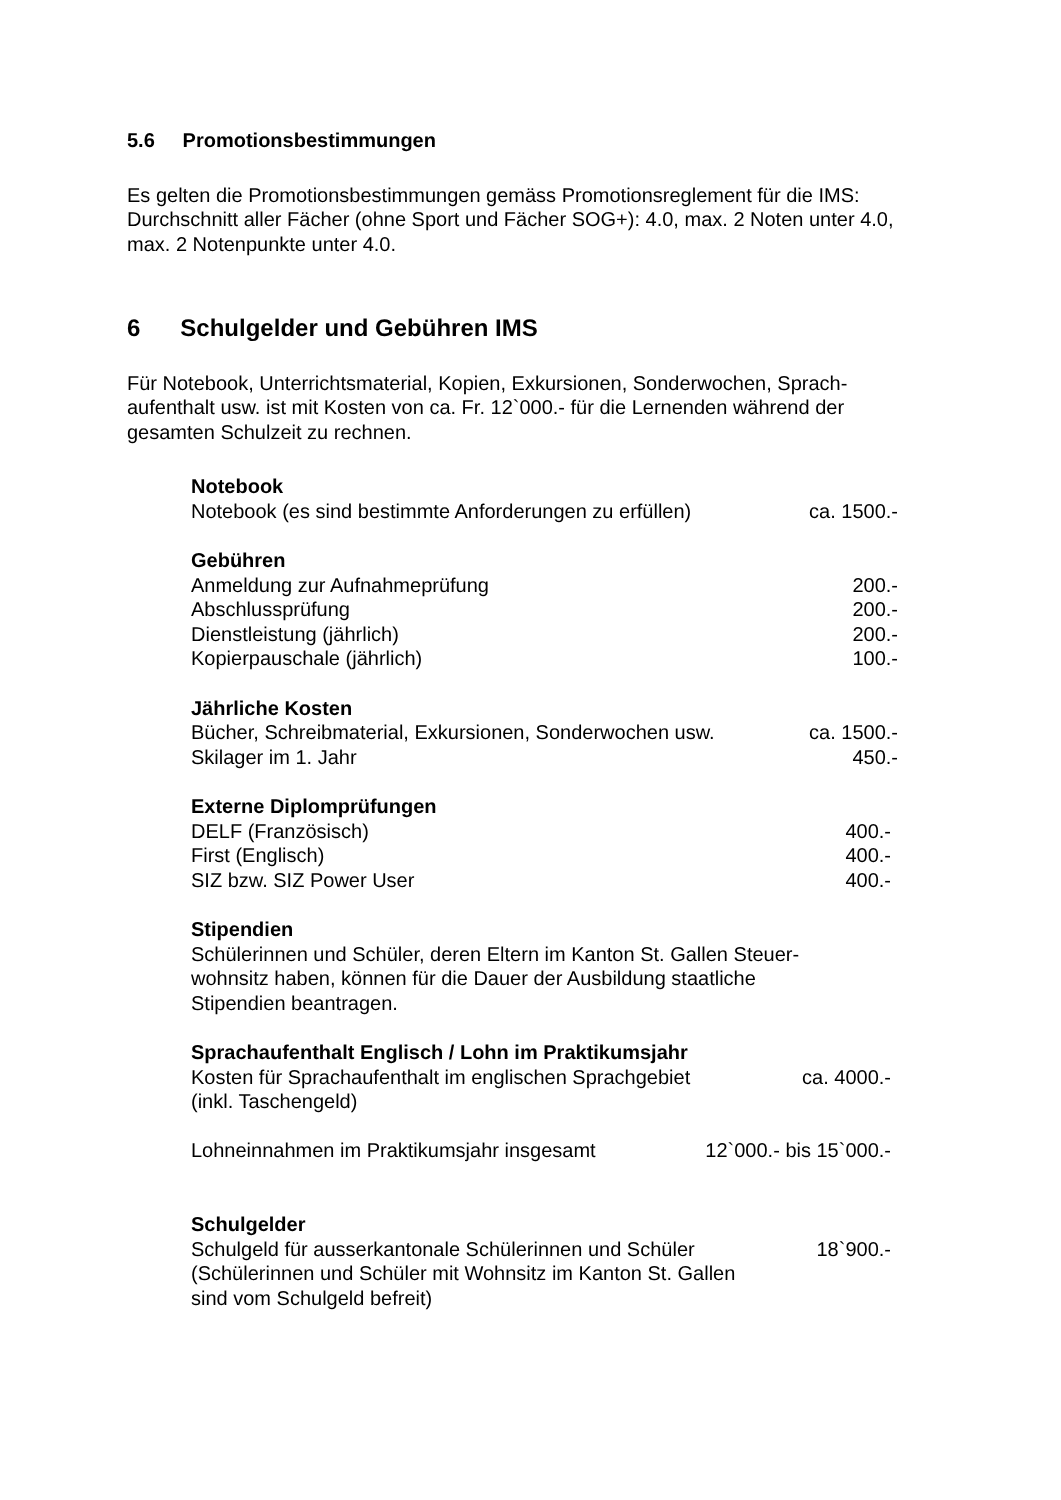5.6 Promotionsbestimmungen
Es gelten die Promotionsbestimmungen gemäss Promotionsreglement für die IMS: Durchschnitt aller Fächer (ohne Sport und Fächer SOG+): 4.0, max. 2 Noten unter 4.0, max. 2 Notenpunkte unter 4.0.
6 Schulgelder und Gebühren IMS
Für Notebook, Unterrichtsmaterial, Kopien, Exkursionen, Sonderwochen, Sprach-aufenthalt usw. ist mit Kosten von ca. Fr. 12`000.- für die Lernenden während der gesamten Schulzeit zu rechnen.
Notebook
Notebook (es sind bestimmte Anforderungen zu erfüllen) ca. 1500.-
Gebühren
Anmeldung zur Aufnahmeprüfung 200.-
Abschlussprüfung 200.-
Dienstleistung (jährlich) 200.-
Kopierpauschale (jährlich) 100.-
Jährliche Kosten
Bücher, Schreibmaterial, Exkursionen, Sonderwochen usw. ca. 1500.-
Skilager im 1. Jahr 450.-
Externe Diplomprüfungen
DELF (Französisch) 400.-
First (Englisch) 400.-
SIZ bzw. SIZ Power User 400.-
Stipendien
Schülerinnen und Schüler, deren Eltern im Kanton St. Gallen Steuer-wohnsitz haben, können für die Dauer der Ausbildung staatliche Stipendien beantragen.
Sprachaufenthalt Englisch / Lohn im Praktikumsjahr
Kosten für Sprachaufenthalt im englischen Sprachgebiet
(inkl. Taschengeld) ca. 4000.-
Lohneinnahmen im Praktikumsjahr insgesamt 12`000.- bis 15`000.-
Schulgelder
Schulgeld für ausserkantonale Schülerinnen und Schüler
(Schülerinnen und Schüler mit Wohnsitz im Kanton St. Gallen
sind vom Schulgeld befreit) 18`900.-